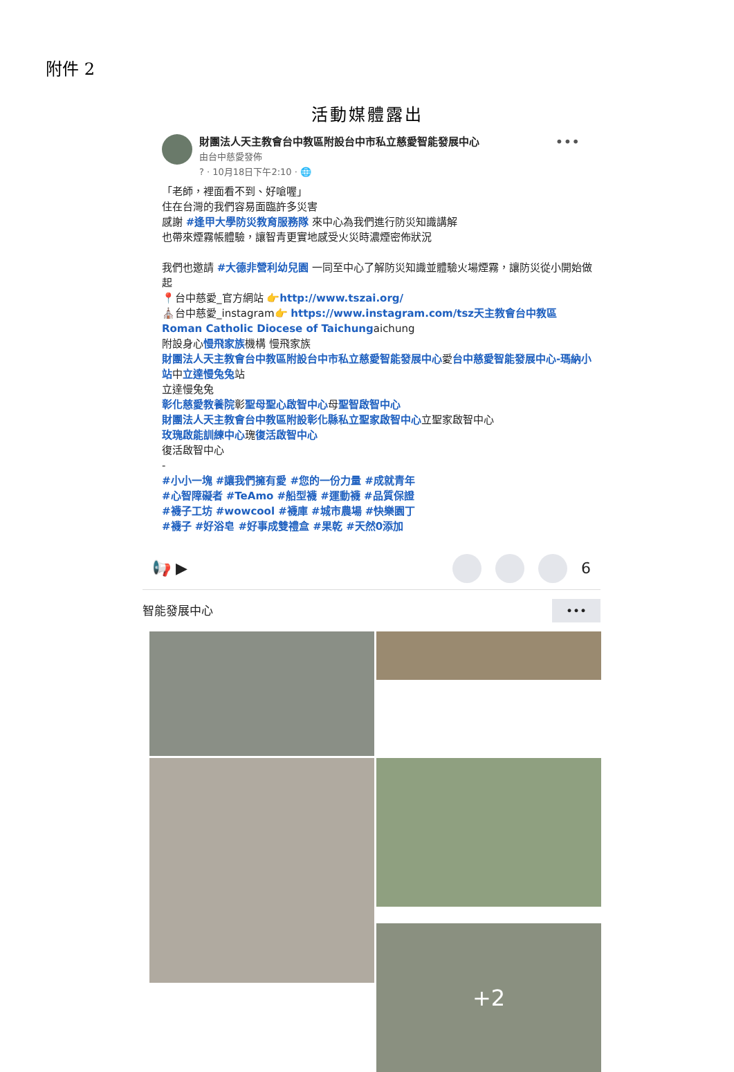附件 2
活動媒體露出
財團法人天主教會台中教區附設台中市私立慈愛智能發展中心
由台中慈愛發佈
? · 10月18日下午2:10 · 🌐
•••
「老師，裡面看不到、好嗆喔」
住在台灣的我們容易面臨許多災害
感謝 #逢甲大學防災教育服務隊 來中心為我們進行防災知識講解
也帶來煙霧帳體驗，讓智青更實地感受火災時濃煙密佈狀況
我們也邀請 #大德非營利幼兒園 一同至中心了解防災知識並體驗火場煙霧，讓防災從小開始做起
📍台中慈愛_官方網站 👉http://www.tszai.org/
⛪台中慈愛_instagram👉 https://www.instagram.com/tsz天主教會台中教區 Roman Catholic Diocese of Taichungaichung
附設身心慢飛家族機構 慢飛家族
財團法人天主教會台中教區附設台中市私立慈愛智能發展中心愛台中慈愛智能發展中心-瑪納小站中立達慢兔兔站
立達慢兔兔
彰化慈愛教養院彰聖母聖心啟智中心母聖智啟智中心
財團法人天主教會台中教區附設彰化縣私立聖家啟智中心立聖家啟智中心
玫瑰啟能訓練中心瑰復活啟智中心
復活啟智中心
-
#小小一塊 #讓我們擁有愛 #您的一份力量 #成就青年
#心智障礙者 #TeAmo #船型襪 #運動襪 #品質保證
#襪子工坊 #wowcool #襪庫 #城市農場 #快樂園丁
#襪子 #好浴皂 #好事成雙禮盒 #果乾 #天然0添加
📢 ▶ 6
智能發展中心 •••
+2